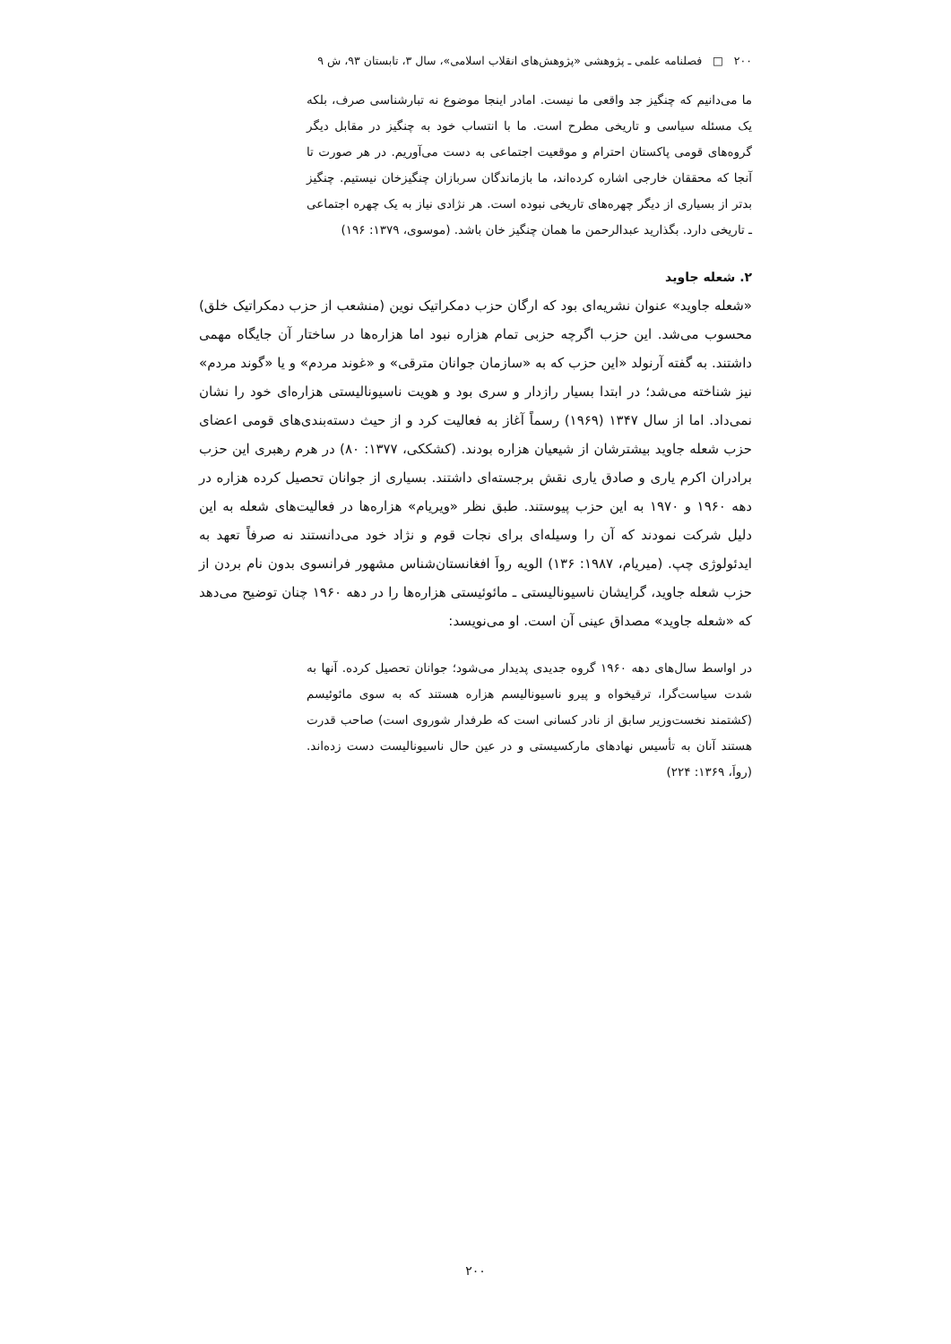۲۰۰ □ فصلنامه علمی ـ پژوهشی «پژوهش‌های انقلاب اسلامی»، سال ۳، تابستان ۹۳، ش ۹
ما می‌دانیم که چنگیز جد واقعی ما نیست. امادر اینجا موضوع نه تبارشناسی صرف، بلکه یک مسئله سیاسی و تاریخی مطرح است. ما با انتساب خود به چنگیز در مقابل دیگر گروه‌های قومی پاکستان احترام و موقعیت اجتماعی به دست می‌آوریم. در هر صورت تا آنجا که محققان خارجی اشاره کرده‌اند، ما بازماندگان سربازان چنگیزخان نیستیم. چنگیز بدتر از بسیاری از دیگر چهره‌های تاریخی نبوده است. هر نژادی نیاز به یک چهره اجتماعی ـ تاریخی دارد. بگذارید عبدالرحمن ما همان چنگیز خان باشد. (موسوی، ۱۳۷۹: ۱۹۶)
۲. شعله جاوید
«شعله جاوید» عنوان نشریه‌ای بود که ارگان حزب دمکراتیک نوین (منشعب از حزب دمکراتیک خلق) محسوب می‌شد. این حزب اگرچه حزبی تمام هزاره نبود اما هزاره‌ها در ساختار آن جایگاه مهمی داشتند. به گفته آرنولد «این حزب که به «سازمان جوانان مترقی» و «غوند مردم» و یا «گوند مردم» نیز شناخته می‌شد؛ در ابتدا بسیار رازدار و سری بود و هویت ناسیونالیستی هزاره‌ای خود را نشان نمی‌داد. اما از سال ۱۳۴۷ (۱۹۶۹) رسماً آغاز به فعالیت کرد و از حیث دسته‌بندی‌های قومی اعضای حزب شعله جاوید بیشترشان از شیعیان هزاره بودند. (کشککی، ۱۳۷۷: ۸۰) در هرم رهبری این حزب برادران اکرم یاری و صادق یاری نقش برجسته‌ای داشتند. بسیاری از جوانان تحصیل کرده هزاره در دهه ۱۹۶۰ و ۱۹۷۰ به این حزب پیوستند. طبق نظر «ویریام» هزاره‌ها در فعالیت‌های شعله به این دلیل شرکت نمودند که آن را وسیله‌ای برای نجات قوم و نژاد خود می‌دانستند نه صرفاً تعهد به ایدئولوژی چپ. (میریام، ۱۹۸۷: ۱۳۶) الویه رواَ افغانستان‌شناس مشهور فرانسوی بدون نام بردن از حزب شعله جاوید، گرایشان ناسیونالیستی ـ مائوئیستی هزاره‌ها را در دهه ۱۹۶۰ چنان توضیح می‌دهد که «شعله جاوید» مصداق عینی آن است. او می‌نویسد:
در اواسط سال‌های دهه ۱۹۶۰ گروه جدیدی پدیدار می‌شود؛ جوانان تحصیل کرده. آنها به شدت سیاست‌گرا، ترقیخواه و پیرو ناسیونالیسم هزاره هستند که به سوی مائوئیسم (کشتمند نخست‌وزیر سابق از نادر کسانی است که طرفدار شوروی است) صاحب قدرت هستند آنان به تأسیس نهادهای مارکسیستی و در عین حال ناسیونالیست دست زده‌اند. (رواَ، ۱۳۶۹: ۲۲۴)
۲۰۰